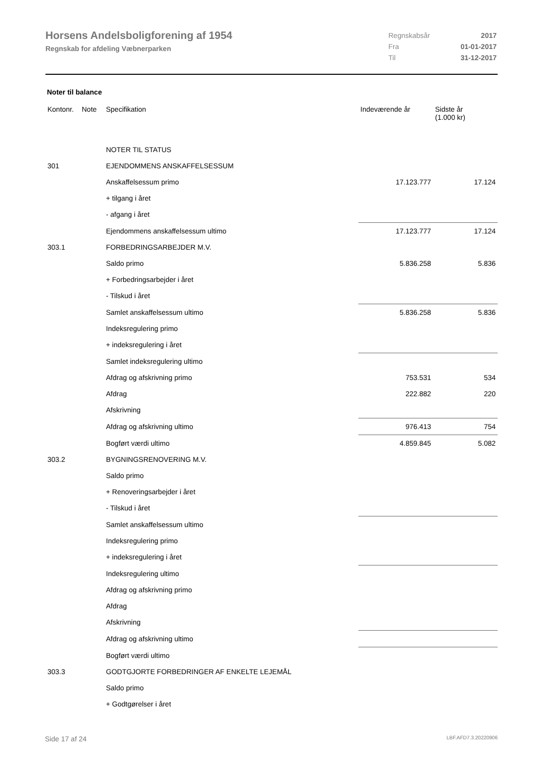Horsens Andelsboligforening af 1954
Regnskab for afdeling Væbnerparken
| Regnskabsår | 2017 |
| Fra | 01-01-2017 |
| Til | 31-12-2017 |
Noter til balance
| Kontonr. | Note | Specifikation | Indeværende år | Sidste år (1.000 kr) |
| --- | --- | --- | --- | --- |
| | | NOTER TIL STATUS | | |
| 301 | | EJENDOMMENS ANSKAFFELSESSUM | | |
| | | Anskaffelsessum primo | 17.123.777 | 17.124 |
| | | + tilgang i året | | |
| | | - afgang i året | | |
| | | Ejendommens anskaffelsessum ultimo | 17.123.777 | 17.124 |
| 303.1 | | FORBEDRINGSARBEJDER M.V. | | |
| | | Saldo primo | 5.836.258 | 5.836 |
| | | + Forbedringsarbejder i året | | |
| | | - Tilskud i året | | |
| | | Samlet anskaffelsessum ultimo | 5.836.258 | 5.836 |
| | | Indeksregulering primo | | |
| | | + indeksregulering i året | | |
| | | Samlet indeksregulering ultimo | | |
| | | Afdrag og afskrivning primo | 753.531 | 534 |
| | | Afdrag | 222.882 | 220 |
| | | Afskrivning | | |
| | | Afdrag og afskrivning ultimo | 976.413 | 754 |
| | | Bogført værdi ultimo | 4.859.845 | 5.082 |
| 303.2 | | BYGNINGSRENOVERING M.V. | | |
| | | Saldo primo | | |
| | | + Renoveringsarbejder i året | | |
| | | - Tilskud i året | | |
| | | Samlet anskaffelsessum ultimo | | |
| | | Indeksregulering primo | | |
| | | + indeksregulering i året | | |
| | | Indeksregulering ultimo | | |
| | | Afdrag og afskrivning primo | | |
| | | Afdrag | | |
| | | Afskrivning | | |
| | | Afdrag og afskrivning ultimo | | |
| | | Bogført værdi ultimo | | |
| 303.3 | | GODTGJORTE FORBEDRINGER AF ENKELTE LEJEMÅL | | |
| | | Saldo primo | | |
| | | + Godtgørelser i året | | |
Side 17 af 24 LBF.AFD7.3.20220906